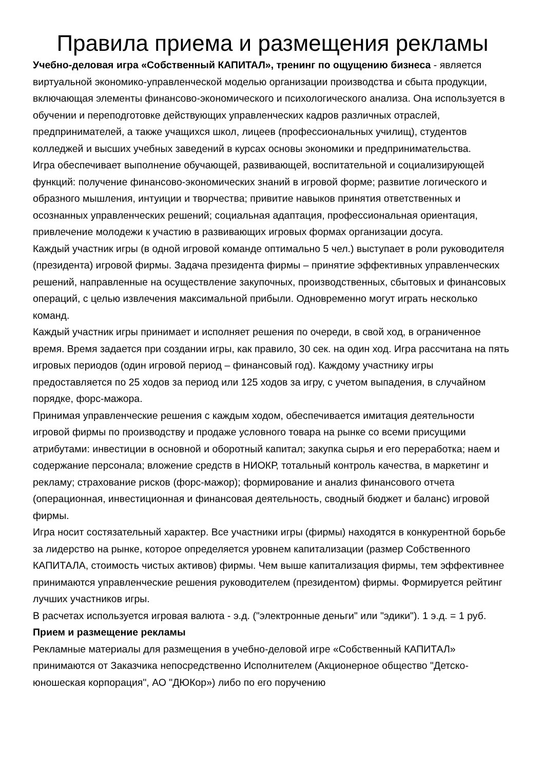Правила приема и размещения рекламы
Учебно-деловая игра «Собственный КАПИТАЛ», тренинг по ощущению бизнеса - является виртуальной экономико-управленческой моделью организации производства и сбыта продукции, включающая элементы финансово-экономического и психологического анализа. Она используется в обучении и переподготовке действующих управленческих кадров различных отраслей, предпринимателей, а также учащихся школ, лицеев (профессиональных училищ), студентов колледжей и высших учебных заведений в курсах основы экономики и предпринимательства.
Игра обеспечивает выполнение обучающей, развивающей, воспитательной и социализирующей функций: получение финансово-экономических знаний в игровой форме; развитие логического и образного мышления, интуиции и творчества; привитие навыков принятия ответственных и осознанных управленческих решений; социальная адаптация, профессиональная ориентация, привлечение молодежи к участию в развивающих игровых формах организации досуга.
Каждый участник игры (в одной игровой команде оптимально 5 чел.) выступает в роли руководителя (президента) игровой фирмы. Задача президента фирмы – принятие эффективных управленческих решений, направленные на осуществление закупочных, производственных, сбытовых и финансовых операций, с целью извлечения максимальной прибыли. Одновременно могут играть несколько команд.
Каждый участник игры принимает и исполняет решения по очереди, в свой ход, в ограниченное время. Время задается при создании игры, как правило, 30 сек. на один ход. Игра рассчитана на пять игровых периодов (один игровой период – финансовый год). Каждому участнику игры предоставляется по 25 ходов за период или 125 ходов за игру, с учетом выпадения, в случайном порядке, форс-мажора.
Принимая управленческие решения с каждым ходом, обеспечивается имитация деятельности игровой фирмы по производству и продаже условного товара на рынке со всеми присущими атрибутами: инвестиции в основной и оборотный капитал; закупка сырья и его переработка; наем и содержание персонала; вложение средств в НИОКР, тотальный контроль качества, в маркетинг и рекламу; страхование рисков (форс-мажор); формирование и анализ финансового отчета (операционная, инвестиционная и финансовая деятельность, сводный бюджет и баланс) игровой фирмы.
Игра носит состязательный характер. Все участники игры (фирмы) находятся в конкурентной борьбе за лидерство на рынке, которое определяется уровнем капитализации (размер Собственного КАПИТАЛА, стоимость чистых активов) фирмы. Чем выше капитализация фирмы, тем эффективнее принимаются управленческие решения руководителем (президентом) фирмы. Формируется рейтинг лучших участников игры.
В расчетах используется игровая валюта - э.д. ("электронные деньги" или "эдики"). 1 э.д. = 1 руб.
Прием и размещение рекламы
Рекламные материалы для размещения в учебно-деловой игре «Собственный КАПИТАЛ» принимаются от Заказчика непосредственно Исполнителем (Акционерное общество "Детско-юношеская корпорация", АО "ДЮКор») либо по его поручению